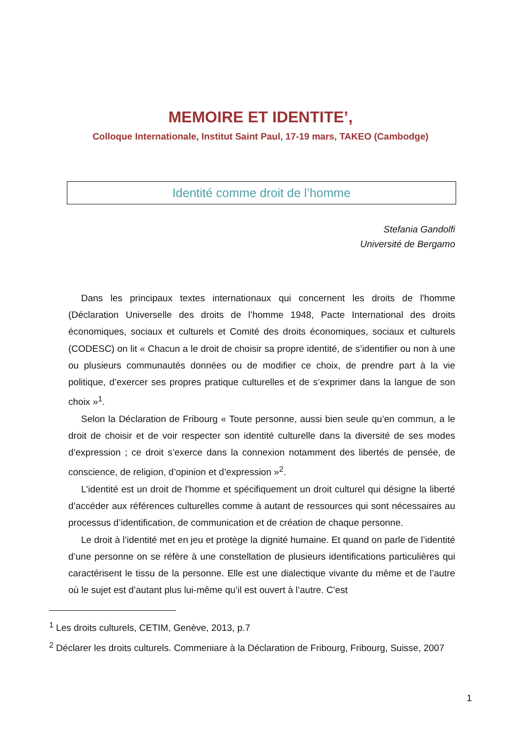MEMOIRE ET IDENTITE’,
Colloque Internationale, Institut Saint Paul, 17-19 mars, TAKEO (Cambodge)
Identité comme droit de l’homme
Stefania Gandolfi
Université de Bergamo
Dans les principaux textes internationaux qui concernent les droits de l'homme (Déclaration Universelle des droits de l’homme 1948, Pacte International des droits économiques, sociaux et culturels et Comité des droits économiques, sociaux et culturels (CODESC) on lit « Chacun a le droit de choisir sa propre identité, de s’identifier ou non à une ou plusieurs communautés données ou de modifier ce choix, de prendre part à la vie politique, d’exercer ses propres pratique culturelles et de s’exprimer dans la langue de son choix »<sup>1</sup>.
Selon la Déclaration de Fribourg « Toute personne, aussi bien seule qu’en commun, a le droit de choisir et de voir respecter son identité culturelle dans la diversité de ses modes d’expression ; ce droit s’exerce dans la connexion notamment des libertés de pensée, de conscience, de religion, d’opinion et d’expression »<sup>2</sup>.
L'identité est un droit de l'homme et spécifiquement un droit culturel qui désigne la liberté d’accéder aux références culturelles comme à autant de ressources qui sont nécessaires au processus d’identification, de communication et de création de chaque personne.
Le droit à l’identité met en jeu et protège la dignité humaine. Et quand on parle de l’identité d’une personne on se réfère à une constellation de plusieurs identifications particulières qui caractérisent le tissu de la personne. Elle est une dialectique vivante du même et de l’autre où le sujet est d’autant plus lui-même qu’il est ouvert à l’autre. C’est
<sup>1</sup> Les droits culturels, CETIM, Genève, 2013, p.7
<sup>2</sup> Déclarer les droits culturels. Commeniare à la Déclaration de Fribourg, Fribourg, Suisse, 2007
1